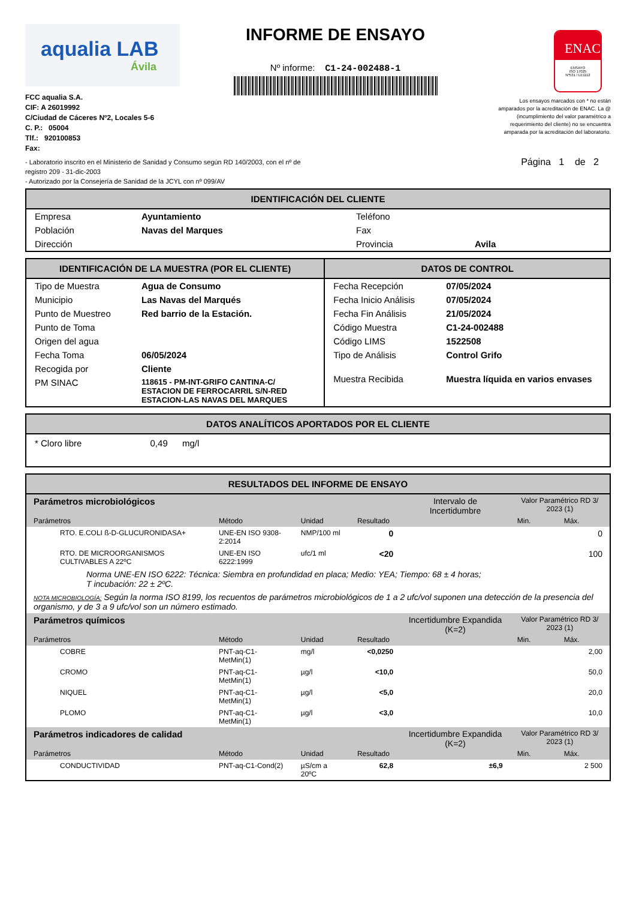aqualia LAB
Ávila
FCC aqualia S.A.
CIF: A 26019992
C/Ciudad de Cáceres Nº2, Locales 5-6
C. P.: 05004
Tlf.: 920100853
Fax:
INFORME DE ENSAYO
Nº informe: C1-24-002488-1
ENAC
ENSAYO
ISO 17025
Nº531 / LE1112
Los ensayos marcados con * no están amparados por la acreditación de ENAC. La @ (incumplimiento del valor paramétrico a requerimiento del cliente) no se encuentra amparada por la acreditación del laboratorio.
- Laboratorio inscrito en el Ministerio de Sanidad y Consumo según RD 140/2003, con el nº de
registro 209 - 31-dic-2003
- Autorizado por la Consejería de Sanidad de la JCYL con nº 099/AV
Página 1 de 2
IDENTIFICACIÓN DEL CLIENTE
| Empresa | Ayuntamiento | Teléfono | |
| Población | Navas del Marques | Fax | |
| Dirección | | Provincia | Avila |
IDENTIFICACIÓN DE LA MUESTRA (POR EL CLIENTE)
| Tipo de Muestra | Agua de Consumo |
| Municipio | Las Navas del Marqués |
| Punto de Muestreo | Red barrio de la Estación. |
| Punto de Toma | |
| Origen del agua | |
| Fecha Toma | 06/05/2024 |
| Recogida por | Cliente |
| PM SINAC | 118615 - PM-INT-GRIFO CANTINA-C/ ESTACION DE FERROCARRIL S/N-RED ESTACION-LAS NAVAS DEL MARQUES |
DATOS DE CONTROL
| Fecha Recepción | 07/05/2024 |
| Fecha Inicio Análisis | 07/05/2024 |
| Fecha Fin Análisis | 21/05/2024 |
| Código Muestra | C1-24-002488 |
| Código LIMS | 1522508 |
| Tipo de Análisis | Control Grifo |
| Muestra Recibida | Muestra líquida en varios envases |
DATOS ANALÍTICOS APORTADOS POR EL CLIENTE
* Cloro libre 0,49 mg/l
RESULTADOS DEL INFORME DE ENSAYO
| Parámetros microbiológicos | | | | Intervalo de Incertidumbre | Valor Paramétrico RD 3/ 2023 (1) | |
| Parámetros | Método | Unidad | Resultado | | Min. | Máx. |
| RTO. E.COLI ß-D-GLUCURONIDASA+ | UNE-EN ISO 9308-2:2014 | NMP/100 ml | 0 | | | 0 |
| RTO. DE MICROORGANISMOS CULTIVABLES A 22ºC | UNE-EN ISO 6222:1999 | ufc/1 ml | <20 | | | 100 |
| Norma UNE-EN ISO 6222: Técnica: Siembra en profundidad en placa; Medio: YEA; Tiempo: 68 ± 4 horas; T incubación: 22 ± 2ºC. | | | | | | |
| NOTA MICROBIOLOGÍA: Según la norma ISO 8199, los recuentos de parámetros microbiológicos de 1 a 2 ufc/vol suponen una detección de la presencia del organismo, y de 3 a 9 ufc/vol son un número estimado. | | | | | | |
| Parámetros químicos | | | | Incertidumbre Expandida (K=2) | Valor Paramétrico RD 3/ 2023 (1) | |
| Parámetros | Método | Unidad | Resultado | | Min. | Máx. |
| COBRE | PNT-aq-C1-MetMin(1) | mg/l | <0,0250 | | | 2,00 |
| CROMO | PNT-aq-C1-MetMin(1) | µg/l | <10,0 | | | 50,0 |
| NIQUEL | PNT-aq-C1-MetMin(1) | µg/l | <5,0 | | | 20,0 |
| PLOMO | PNT-aq-C1-MetMin(1) | µg/l | <3,0 | | | 10,0 |
| Parámetros indicadores de calidad | | | | Incertidumbre Expandida (K=2) | Valor Paramétrico RD 3/ 2023 (1) | |
| Parámetros | Método | Unidad | Resultado | | Min. | Máx. |
| CONDUCTIVIDAD | PNT-aq-C1-Cond(2) | µS/cm a 20ºC | 62,8 | ±6,9 | | 2 500 |